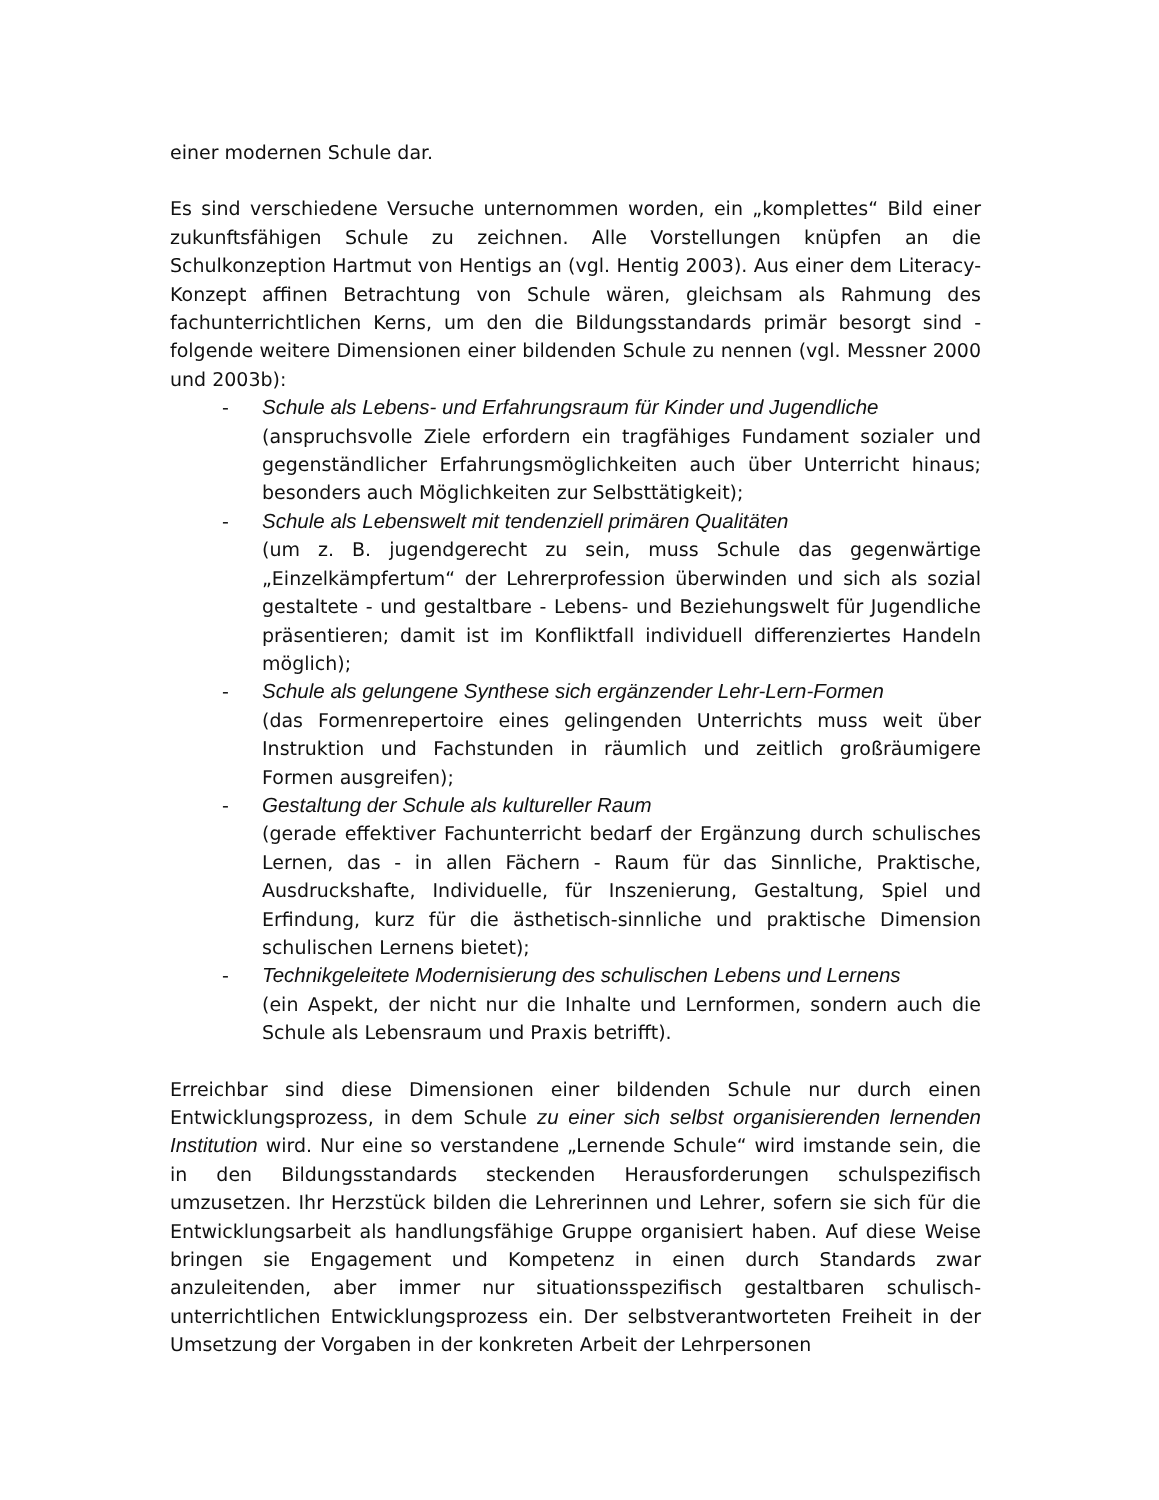einer modernen Schule dar.
Es sind verschiedene Versuche unternommen worden, ein „komplettes“ Bild einer zukunftsfähigen Schule zu zeichnen. Alle Vorstellungen knüpfen an die Schulkonzeption Hartmut von Hentigs an (vgl. Hentig 2003). Aus einer dem Literacy-Konzept affinen Betrachtung von Schule wären, gleichsam als Rahmung des fachunterrichtlichen Kerns, um den die Bildungsstandards primär besorgt sind - folgende weitere Dimensionen einer bildenden Schule zu nennen (vgl. Messner 2000 und 2003b):
- Schule als Lebens- und Erfahrungsraum für Kinder und Jugendliche
(anspruchsvolle Ziele erfordern ein tragfähiges Fundament sozialer und gegenständlicher Erfahrungsmöglichkeiten auch über Unterricht hinaus; besonders auch Möglichkeiten zur Selbsttätigkeit);
- Schule als Lebenswelt mit tendenziell primären Qualitäten
(um z. B. jugendgerecht zu sein, muss Schule das gegenwärtige „Einzelkämpfertum“ der Lehrerprofession überwinden und sich als sozial gestaltete - und gestaltbare - Lebens- und Beziehungswelt für Jugendliche präsentieren; damit ist im Konfliktfall individuell differenziertes Handeln möglich);
- Schule als gelungene Synthese sich ergänzender Lehr-Lern-Formen
(das Formenrepertoire eines gelingenden Unterrichts muss weit über Instruktion und Fachstunden in räumlich und zeitlich großräumigere Formen ausgreifen);
- Gestaltung der Schule als kultureller Raum
(gerade effektiver Fachunterricht bedarf der Ergänzung durch schulisches Lernen, das - in allen Fächern - Raum für das Sinnliche, Praktische, Ausdruckshafte, Individuelle, für Inszenierung, Gestaltung, Spiel und Erfindung, kurz für die ästhetisch-sinnliche und praktische Dimension schulischen Lernens bietet);
- Technikgeleitete Modernisierung des schulischen Lebens und Lernens
(ein Aspekt, der nicht nur die Inhalte und Lernformen, sondern auch die Schule als Lebensraum und Praxis betrifft).
Erreichbar sind diese Dimensionen einer bildenden Schule nur durch einen Entwicklungsprozess, in dem Schule zu einer sich selbst organisierenden lernenden Institution wird. Nur eine so verstandene „Lernende Schule“ wird imstande sein, die in den Bildungsstandards steckenden Herausforderungen schulspezifisch umzusetzen. Ihr Herzstück bilden die Lehrerinnen und Lehrer, sofern sie sich für die Entwicklungsarbeit als handlungsfähige Gruppe organisiert haben. Auf diese Weise bringen sie Engagement und Kompetenz in einen durch Standards zwar anzuleitenden, aber immer nur situationsspezifisch gestaltbaren schulisch-unterrichtlichen Entwicklungsprozess ein. Der selbstverantworteten Freiheit in der Umsetzung der Vorgaben in der konkreten Arbeit der Lehrpersonen